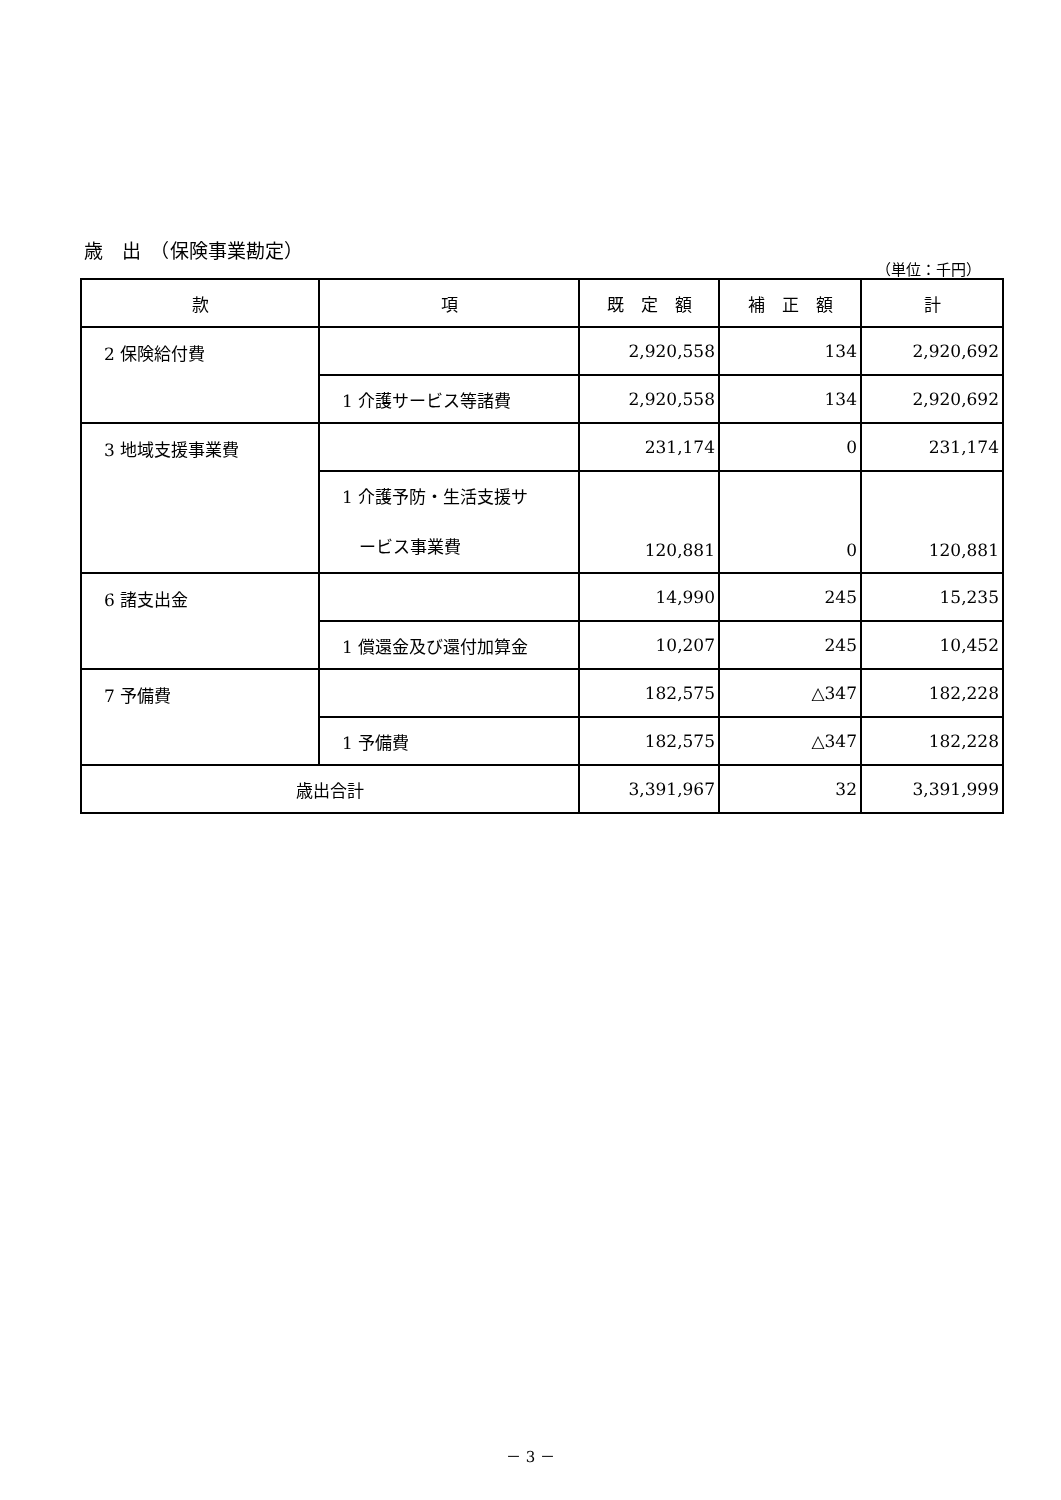歳　出　（保険事業勘定）
（単位：千円）
| 款 | 項 | 既 定 額 | 補 正 額 | 計 |
| --- | --- | --- | --- | --- |
| 2 保険給付費 | | 2,920,558 | 134 | 2,920,692 |
| | 1 介護サービス等諸費 | 2,920,558 | 134 | 2,920,692 |
| 3 地域支援事業費 | | 231,174 | 0 | 231,174 |
| | 1 介護予防・生活支援サ ービス事業費 | 120,881 | 0 | 120,881 |
| 6 諸支出金 | | 14,990 | 245 | 15,235 |
| | 1 償還金及び還付加算金 | 10,207 | 245 | 10,452 |
| 7 予備費 | | 182,575 | △347 | 182,228 |
| | 1 予備費 | 182,575 | △347 | 182,228 |
| 歳出合計 | | 3,391,967 | 32 | 3,391,999 |
－ 3 －